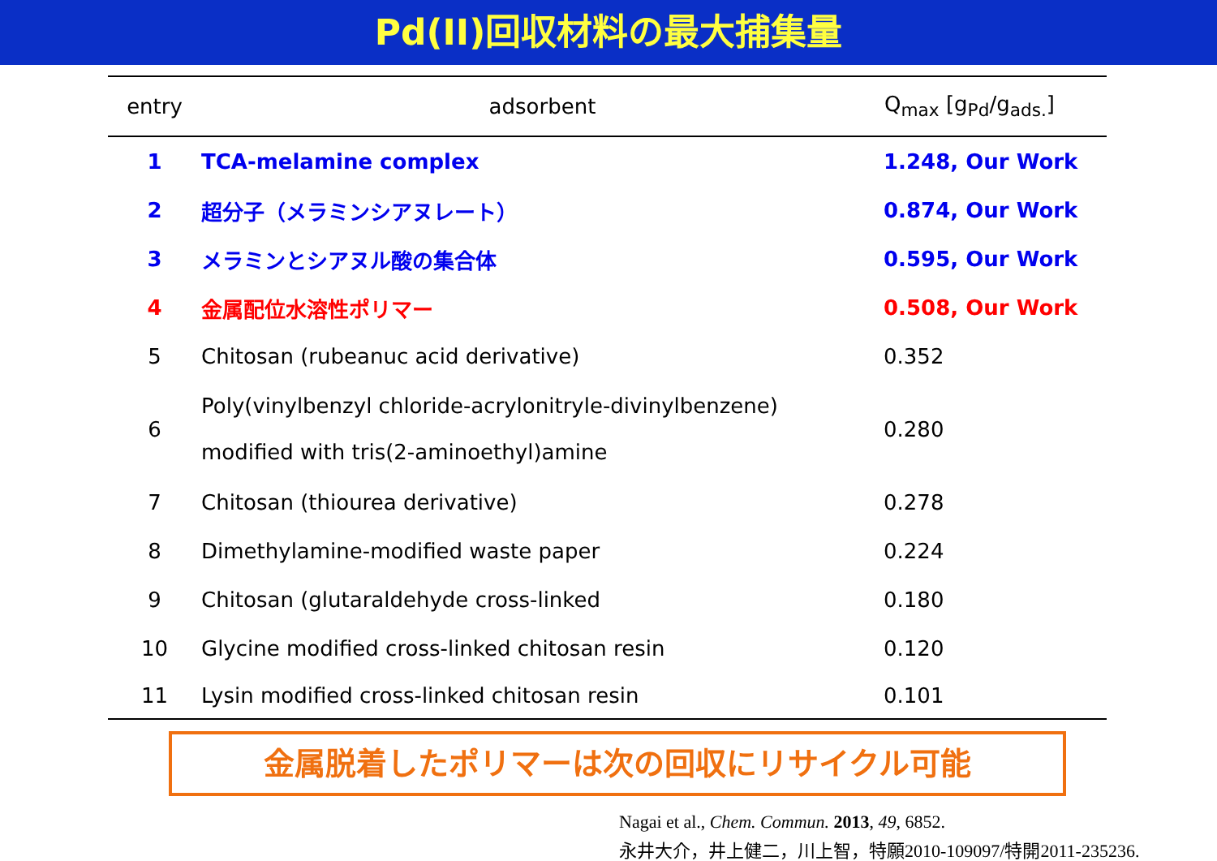Pd(II)回収材料の最大捕集量
| entry | adsorbent | Q<sub>max</sub> [g<sub>Pd</sub>/g<sub>ads.</sub>] |
| --- | --- | --- |
| 1 | TCA-melamine complex | 1.248, Our Work |
| 2 | 超分子（メラミンシアヌレート） | 0.874, Our Work |
| 3 | メラミンとシアヌル酸の集合体 | 0.595, Our Work |
| 4 | 金属配位水溶性ポリマー | 0.508, Our Work |
| 5 | Chitosan (rubeanuc acid derivative) | 0.352 |
| 6 | Poly(vinylbenzyl chloride-acrylonitryle-divinylbenzene) modified with tris(2-aminoethyl)amine | 0.280 |
| 7 | Chitosan (thiourea derivative) | 0.278 |
| 8 | Dimethylamine-modified waste paper | 0.224 |
| 9 | Chitosan (glutaraldehyde cross-linked | 0.180 |
| 10 | Glycine modified cross-linked chitosan resin | 0.120 |
| 11 | Lysin modified cross-linked chitosan resin | 0.101 |
金属脱着したポリマーは次の回収にリサイクル可能
Nagai et al., Chem. Commun. 2013, 49, 6852.
永井大介，井上健二，川上智，特願2010-109097/特開2011-235236.